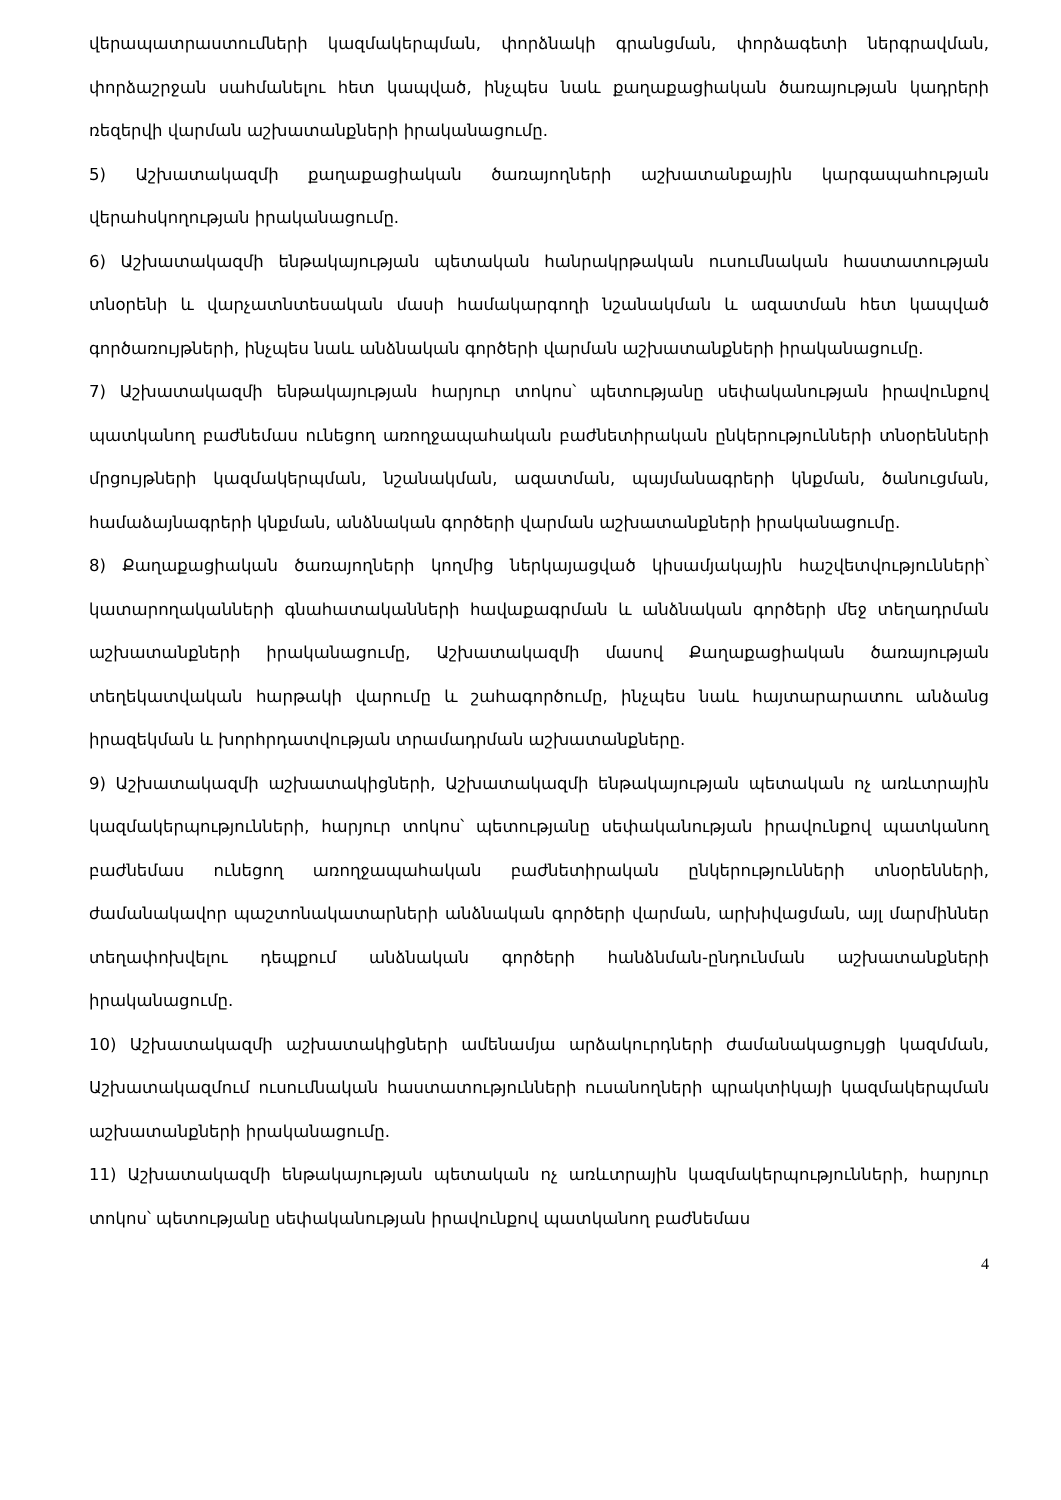վերապատրաստումների կազմակերպման, փորձնակի գրանցման, փորձագետի ներգրավման, փորձաշրջան սահմանելու հետ կապված, ինչպես նաև քաղաքացիական ծառայության կադրերի ռեզերվի վարման աշխատանքների իրականացումը.
5) Աշխատակազմի քաղաքացիական ծառայողների աշխատանքային կարգապահության վերահսկողության իրականացումը.
6) Աշխատակազմի ենթակայության պետական հանրակրթական ուսումնական հաստատության տնօրենի և վարչատնտեսական մասի համակարգողի նշանակման և ազատման հետ կապված գործառույթների, ինչպես նաև անձնական գործերի վարման աշխատանքների իրականացումը.
7) Աշխատակազմի ենթակայության հարյուր տոկոս՝ պետությանը սեփականության իրավունքով պատկանող բաժնեմաս ունեցող առողջապահական բաժնետիրական ընկերությունների տնօրենների մրցույթների կազմակերպման, նշանակման, ազատման, պայմանագրերի կնքման, ծանուցման, համաձայնագրերի կնքման, անձնական գործերի վարման աշխատանքների իրականացումը.
8) Քաղաքացիական ծառայողների կողմից ներկայացված կիսամյակային հաշվետվությունների՝ կատարողականների գնահատականների հավաքագրման և անձնական գործերի մեջ տեղադրման աշխատանքների իրականացումը, Աշխատակազմի մասով Քաղաքացիական ծառայության տեղեկատվական հարթակի վարումը և շահագործումը, ինչպես նաև հայտարարատու անձանց իրազեկման և խորհրդատվության տրամադրման աշխատանքները.
9) Աշխատակազմի աշխատակիցների, Աշխատակազմի ենթակայության պետական ոչ առևտրային կազմակերպությունների, հարյուր տոկոս՝ պետությանը սեփականության իրավունքով պատկանող բաժնեմաս ունեցող առողջապահական բաժնետիրական ընկերությունների տնօրենների, ժամանակավոր պաշտոնակատարների անձնական գործերի վարման, արխիվացման, այլ մարմիններ տեղափոխվելու դեպքում անձնական գործերի հանձնման-ընդունման աշխատանքների իրականացումը.
10) Աշխատակազմի աշխատակիցների ամենամյա արձակուրդների ժամանակացույցի կազմման, Աշխատակազմում ուսումնական հաստատությունների ուսանողների պրակտիկայի կազմակերպման աշխատանքների իրականացումը.
11) Աշխատակազմի ենթակայության պետական ոչ առևտրային կազմակերպությունների, հարյուր տոկոս՝ պետությանը սեփականության իրավունքով պատկանող բաժնեմաս
4